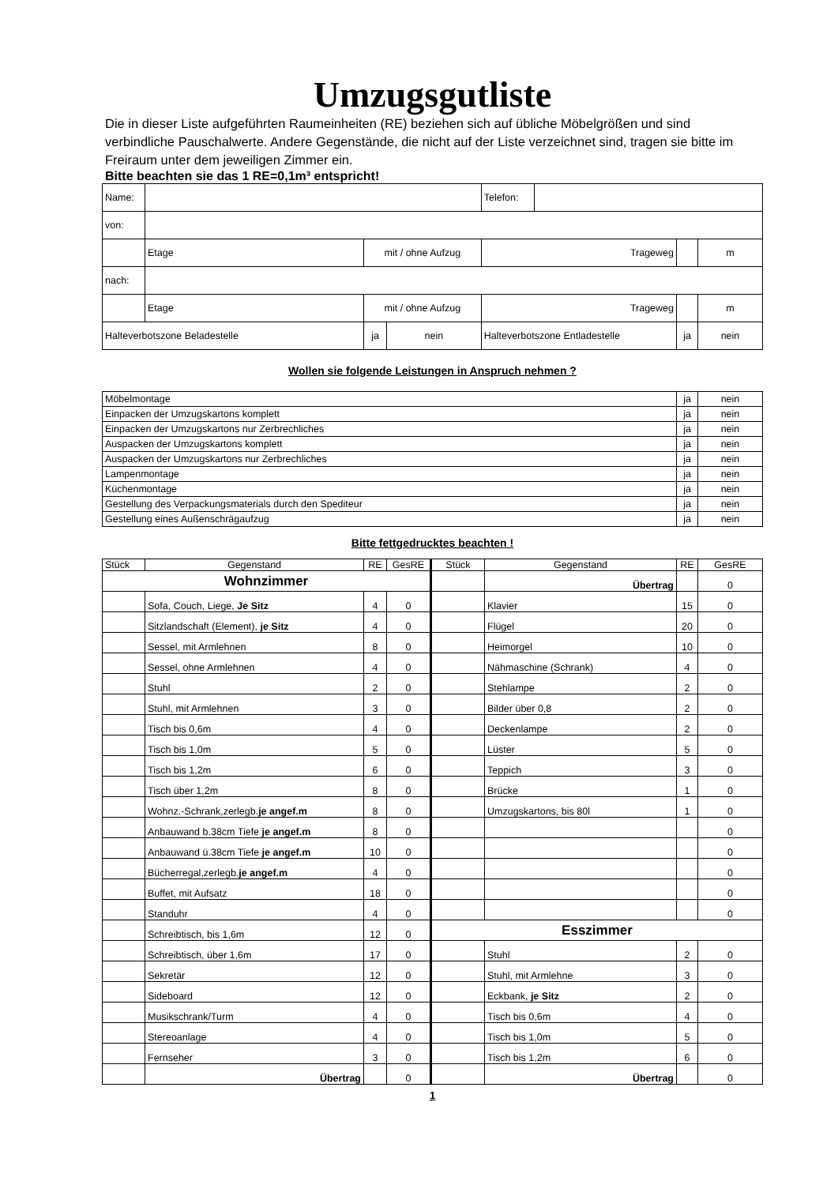Umzugsgutliste
Die in dieser Liste aufgeführten Raumeinheiten (RE) beziehen sich auf übliche Möbelgrößen und sind verbindliche Pauschalwerte. Andere Gegenstände, die nicht auf der Liste verzeichnet sind, tragen sie bitte im Freiraum unter dem jeweiligen Zimmer ein.
Bitte beachten sie das 1 RE=0,1m³ entspricht!
| Name: | | | | Telefon: | | | |
| von: | | | | | | | |
| | Etage | mit / ohne Aufzug | | Trageweg | | | m |
| nach: | | | | | | | |
| | Etage | mit / ohne Aufzug | | Trageweg | | | m |
| Halteverbotszone Beladestelle | | ja | nein | Halteverbotszone Entladestelle | | ja | nein |
Wollen sie folgende Leistungen in Anspruch nehmen ?
| Möbelmontage | ja | nein |
| Einpacken der Umzugskartons komplett | ja | nein |
| Einpacken der Umzugskartons nur Zerbrechliches | ja | nein |
| Auspacken der Umzugskartons komplett | ja | nein |
| Auspacken der Umzugskartons nur Zerbrechliches | ja | nein |
| Lampenmontage | ja | nein |
| Küchenmontage | ja | nein |
| Gestellung des Verpackungsmaterials durch den Spediteur | ja | nein |
| Gestellung eines Außenschrägaufzug | ja | nein |
Bitte fettgedrucktes beachten !
| Stück | Gegenstand | RE | GesRE | Stück | Gegenstand | RE | GesRE |
| --- | --- | --- | --- | --- | --- | --- | --- |
| Wohnzimmer | | | | | Übertrag | | 0 |
| | Sofa, Couch, Liege, Je Sitz | 4 | 0 | | Klavier | 15 | 0 |
| | Sitzlandschaft (Element), je Sitz | 4 | 0 | | Flügel | 20 | 0 |
| | Sessel, mit Armlehnen | 8 | 0 | | Heimorgel | 10 | 0 |
| | Sessel, ohne Armlehnen | 4 | 0 | | Nähmaschine (Schrank) | 4 | 0 |
| | Stuhl | 2 | 0 | | Stehlampe | 2 | 0 |
| | Stuhl, mit Armlehnen | 3 | 0 | | Bilder über 0,8 | 2 | 0 |
| | Tisch bis 0,6m | 4 | 0 | | Deckenlampe | 2 | 0 |
| | Tisch bis 1,0m | 5 | 0 | | Lüster | 5 | 0 |
| | Tisch bis 1,2m | 6 | 0 | | Teppich | 3 | 0 |
| | Tisch über 1,2m | 8 | 0 | | Brücke | 1 | 0 |
| | Wohnz.-Schrank,zerlegb. je angef.m | 8 | 0 | | Umzugskartons, bis 80l | 1 | 0 |
| | Anbauwand b.38cm Tiefe je angef.m | 8 | 0 | | | | 0 |
| | Anbauwand ü.38cm Tiefe je angef.m | 10 | 0 | | | | 0 |
| | Bücherregal,zerlegb. je angef.m | 4 | 0 | | | | 0 |
| | Buffet, mit Aufsatz | 18 | 0 | | | | 0 |
| | Standuhr | 4 | 0 | | | | 0 |
| | Schreibtisch, bis 1,6m | 12 | 0 | Esszimmer | | | |
| | Schreibtisch, über 1,6m | 17 | 0 | | Stuhl | 2 | 0 |
| | Sekretär | 12 | 0 | | Stuhl, mit Armlehne | 3 | 0 |
| | Sideboard | 12 | 0 | | Eckbank, je Sitz | 2 | 0 |
| | Musikschrank/Turm | 4 | 0 | | Tisch bis 0,6m | 4 | 0 |
| | Stereoanlage | 4 | 0 | | Tisch bis 1,0m | 5 | 0 |
| | Fernseher | 3 | 0 | | Tisch bis 1,2m | 6 | 0 |
| | Übertrag | | 0 | | Übertrag | | 0 |
1